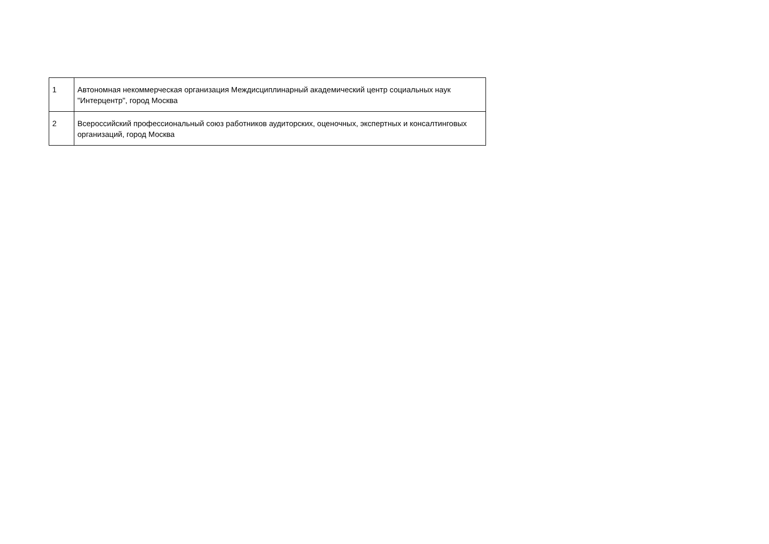| 1 | Автономная некоммерческая организация Междисциплинарный академический центр социальных наук "Интерцентр", город Москва |
| 2 | Всероссийский профессиональный союз работников аудиторских, оценочных, экспертных и консалтинговых организаций, город Москва |